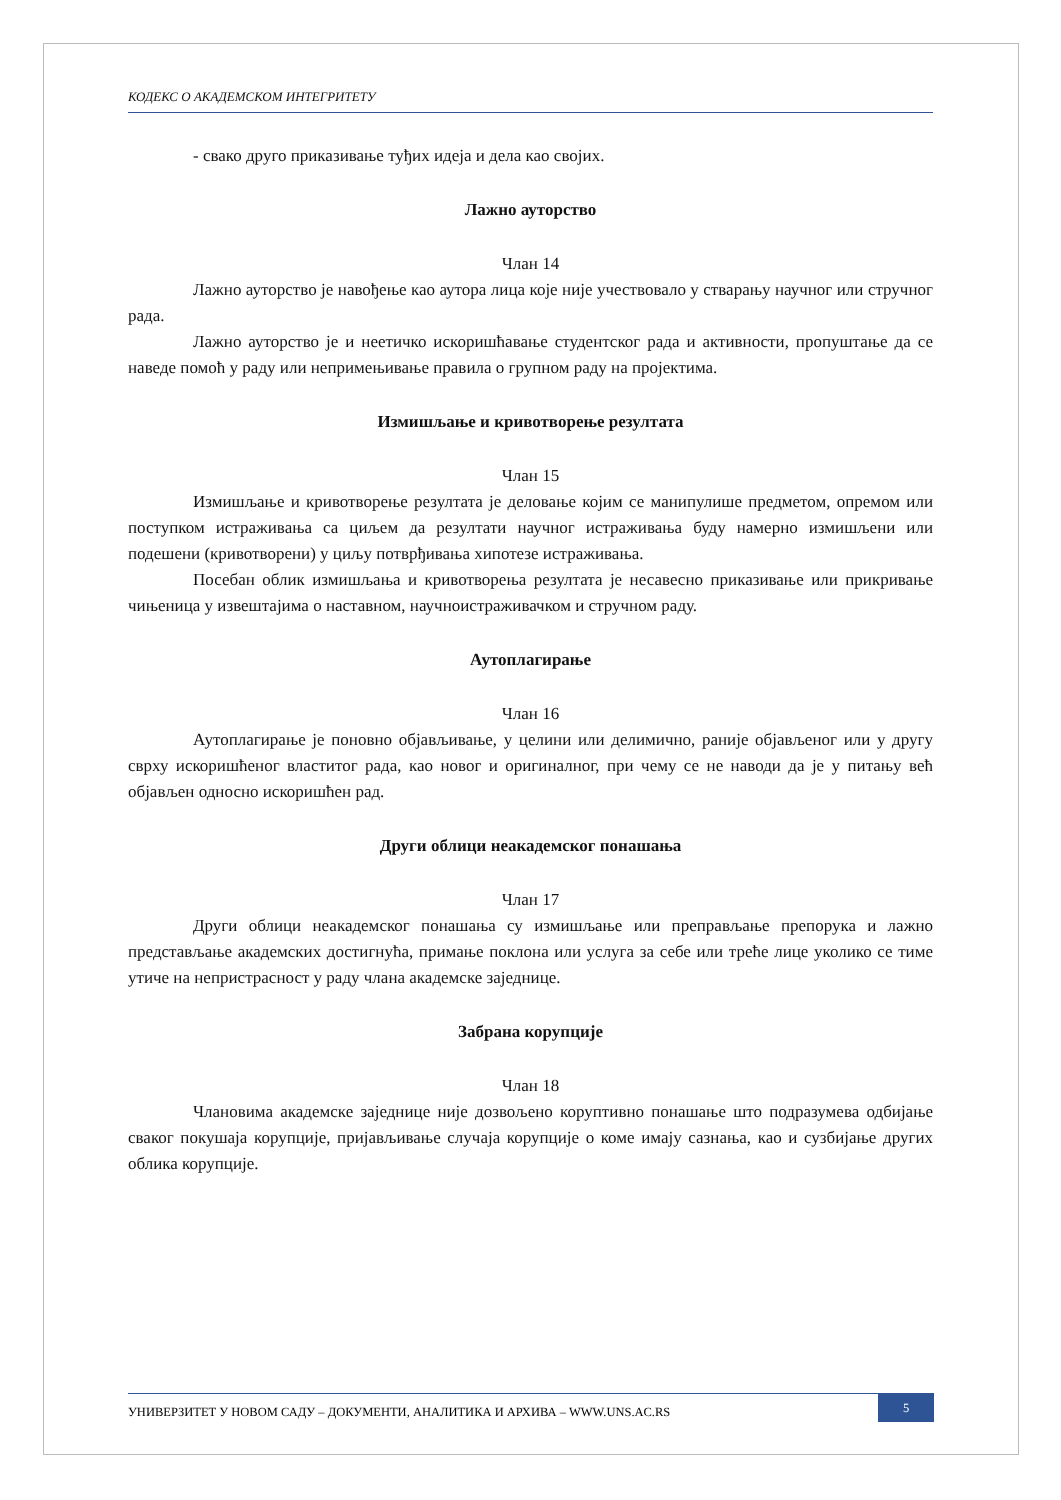КОДЕКС О АКАДЕМСКОМ ИНТЕГРИТЕТУ
- свако друго приказивање туђих идеја и дела као својих.
Лажно ауторство
Члан 14
Лажно ауторство је навођење као аутора лица које није учествовало у стварању научног или стручног рада.
Лажно ауторство је и неетичко искоришћавање студентског рада и активности, пропуштање да се наведе помоћ у раду или непримењивање правила о групном раду на пројектима.
Измишљање и кривотворење резултата
Члан 15
Измишљање и кривотворење резултата је деловање којим се манипулише предметом, опремом или поступком истраживања са циљем да резултати научног истраживања буду намерно измишљени или подешени (кривотворени) у циљу потврђивања хипотезе истраживања.
Посебан облик измишљања и кривотворења резултата је несавесно приказивање или прикривање чињеница у извештајима о наставном, научноистраживачком и стручном раду.
Аутоплагирање
Члан 16
Аутоплагирање је поновно објављивање, у целини или делимично, раније објављеног или у другу сврху искоришћеног властитог рада, као новог и оригиналног, при чему се не наводи да је у питању већ објављен односно искоришћен рад.
Други облици неакадемског понашања
Члан 17
Други облици неакадемског понашања су измишљање или преправљање препорука и лажно представљање академских достигнућа, примање поклона или услуга за себе или треће лице уколико се тиме утиче на непристрасност у раду члана академске заједнице.
Забрана корупције
Члан 18
Члановима академске заједнице није дозвољено коруптивно понашање што подразумева одбијање сваког покушаја корупције, пријављивање случаја корупције о коме имају сазнања, као и сузбијање других облика корупције.
УНИВЕРЗИТЕТ У НОВОМ САДУ – ДОКУМЕНТИ, АНАЛИТИКА И АРХИВА – WWW.UNS.AC.RS
5